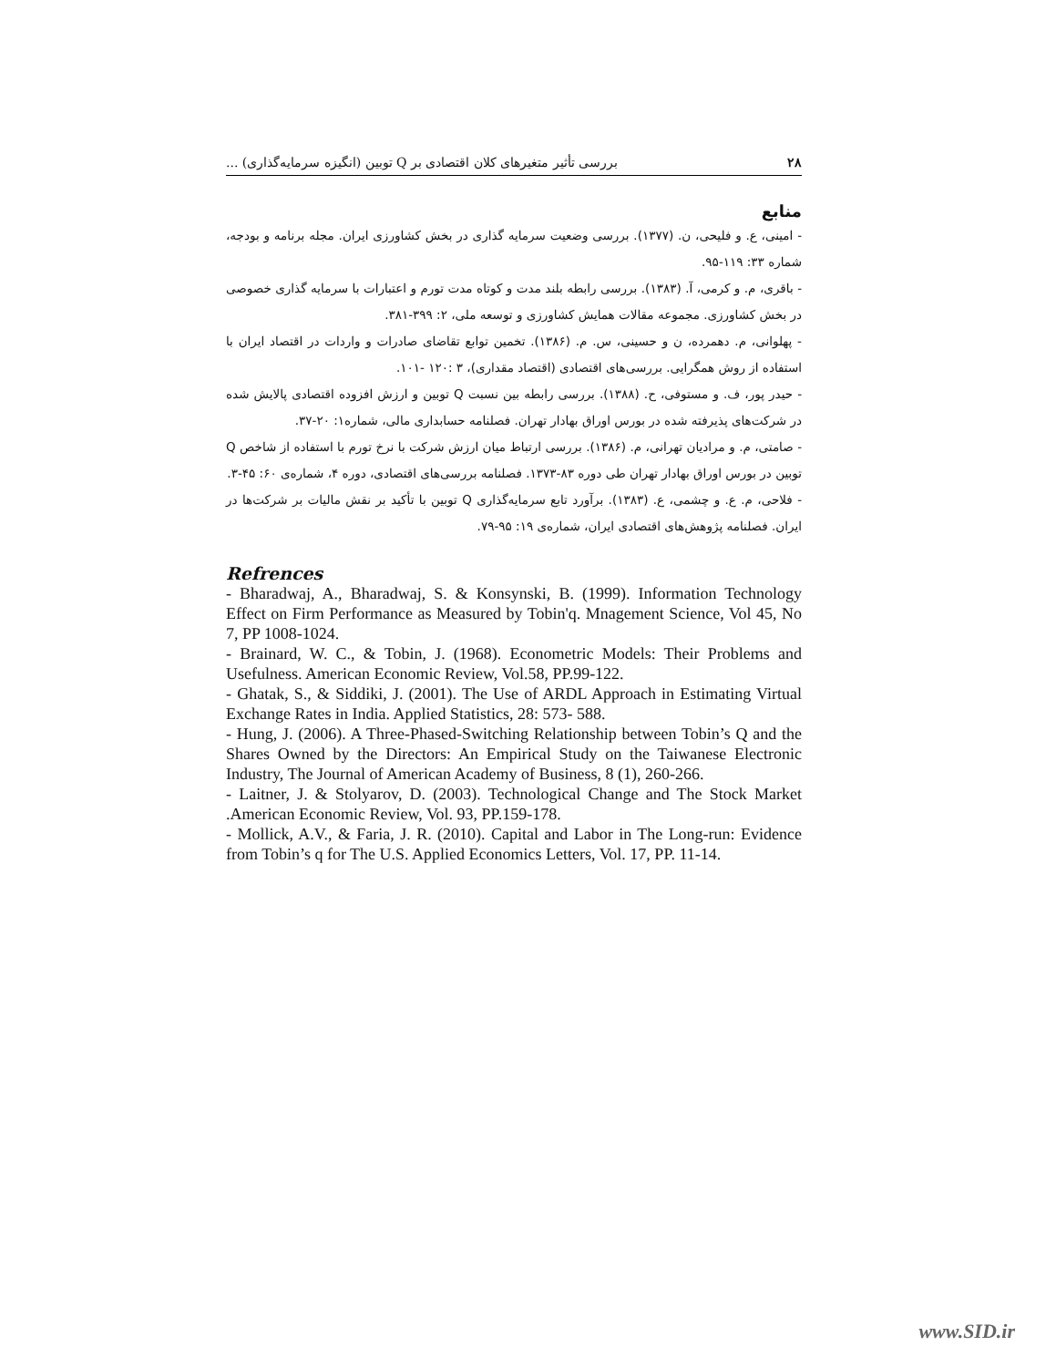۲۸ بررسی تأثیر متغیرهای کلان اقتصادی بر Q توبین (انگیزه سرمایه‌گذاری) ...
منابع
- امینی، ع. و فلیحی، ن. (۱۳۷۷). بررسی وضعیت سرمایه گذاری در بخش کشاورزی ایران. مجله برنامه و بودجه، شماره ۳۳: ۱۱۹-۹۵.
- باقری، م. و کرمی، آ. (۱۳۸۳). بررسی رابطه بلند مدت و کوتاه مدت تورم و اعتبارات با سرمایه گذاری خصوصی در بخش کشاورزی. مجموعه مقالات همایش کشاورزی و توسعه ملی، ۲: ۳۹۹-۳۸۱.
- پهلوانی، م. دهمرده، ن و حسینی، س. م. (۱۳۸۶). تخمین توابع تقاضای صادرات و واردات در اقتصاد ایران با استفاده از روش همگرایی. بررسی‌های اقتصادی (اقتصاد مقداری)، ۳ :۱۲۰ -۱۰۱.
- حیدر پور، ف. و مستوفی، ح. (۱۳۸۸). بررسی رابطه بین نسبت Q توبین و ارزش افزوده اقتصادی پالایش شده در شرکت‌های پذیرفته شده در بورس اوراق بهادار تهران. فصلنامه حسابداری مالی، شماره۱: ۲۰-۳۷.
- صامتی، م. و مرادیان تهرانی، م. (۱۳۸۶). بررسی ارتباط میان ارزش شرکت با نرخ تورم با استفاده از شاخص Q توبین در بورس اوراق بهادار تهران طی دوره ۸۳-۱۳۷۳. فصلنامه بررسی‌های اقتصادی، دوره ۴، شماره‌ی ۶۰: ۴۵-۳.
- فلاحی، م. ع. و چشمی، ع. (۱۳۸۳). برآورد تابع سرمایه‌گذاری Q توبین با تأکید بر نقش مالیات بر شرکت‌ها در ایران. فصلنامه پژوهش‌های اقتصادی ایران، شماره‌ی ۱۹: ۹۵-۷۹.
Refrences
- Bharadwaj, A., Bharadwaj, S. & Konsynski, B. (1999). Information Technology Effect on Firm Performance as Measured by Tobin'q. Mnagement Science, Vol 45, No 7, PP 1008-1024.
- Brainard, W. C., & Tobin, J. (1968). Econometric Models: Their Problems and Usefulness. American Economic Review, Vol.58, PP.99-122.
- Ghatak, S., & Siddiki, J. (2001). The Use of ARDL Approach in Estimating Virtual Exchange Rates in India. Applied Statistics, 28: 573- 588.
- Hung, J. (2006). A Three-Phased-Switching Relationship between Tobin’s Q and the Shares Owned by the Directors: An Empirical Study on the Taiwanese Electronic Industry, The Journal of American Academy of Business, 8 (1), 260-266.
- Laitner, J. & Stolyarov, D. (2003). Technological Change and The Stock Market .American Economic Review, Vol. 93, PP.159-178.
- Mollick, A.V., & Faria, J. R. (2010). Capital and Labor in The Long-run: Evidence from Tobin’s q for The U.S. Applied Economics Letters, Vol. 17, PP. 11-14.
www.SID.ir